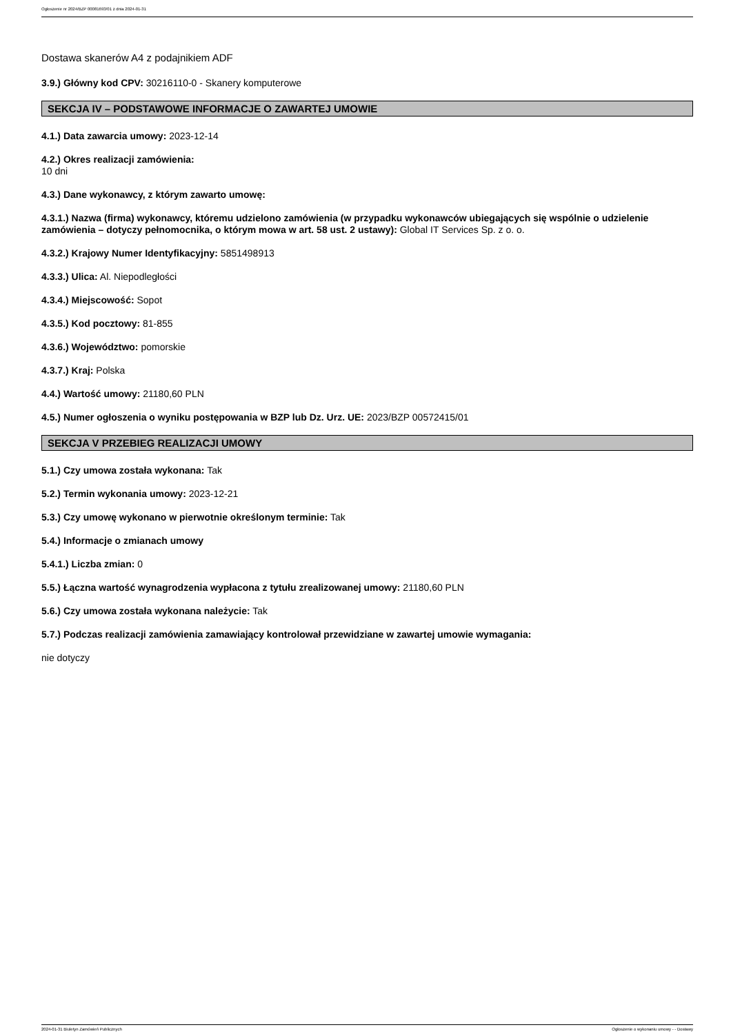Ogłoszenie nr 2024/BZP 00081693/01 z dnia 2024-01-31
Dostawa skanerów A4 z podajnikiem ADF
3.9.) Główny kod CPV: 30216110-0 - Skanery komputerowe
SEKCJA IV – PODSTAWOWE INFORMACJE O ZAWARTEJ UMOWIE
4.1.) Data zawarcia umowy: 2023-12-14
4.2.) Okres realizacji zamówienia:
10 dni
4.3.) Dane wykonawcy, z którym zawarto umowę:
4.3.1.) Nazwa (firma) wykonawcy, któremu udzielono zamówienia (w przypadku wykonawców ubiegających się wspólnie o udzielenie zamówienia – dotyczy pełnomocnika, o którym mowa w art. 58 ust. 2 ustawy): Global IT Services Sp. z o. o.
4.3.2.) Krajowy Numer Identyfikacyjny: 5851498913
4.3.3.) Ulica: Al. Niepodległości
4.3.4.) Miejscowość: Sopot
4.3.5.) Kod pocztowy: 81-855
4.3.6.) Województwo: pomorskie
4.3.7.) Kraj: Polska
4.4.) Wartość umowy: 21180,60 PLN
4.5.) Numer ogłoszenia o wyniku postępowania w BZP lub Dz. Urz. UE: 2023/BZP 00572415/01
SEKCJA V PRZEBIEG REALIZACJI UMOWY
5.1.) Czy umowa została wykonana: Tak
5.2.) Termin wykonania umowy: 2023-12-21
5.3.) Czy umowę wykonano w pierwotnie określonym terminie: Tak
5.4.) Informacje o zmianach umowy
5.4.1.) Liczba zmian: 0
5.5.) Łączna wartość wynagrodzenia wypłacona z tytułu zrealizowanej umowy: 21180,60 PLN
5.6.) Czy umowa została wykonana należycie: Tak
5.7.) Podczas realizacji zamówienia zamawiający kontrolował przewidziane w zawartej umowie wymagania:
nie dotyczy
2024-01-31 Biuletyn Zamówień Publicznych Ogłoszenie o wykonaniu umowy - - Dostawy